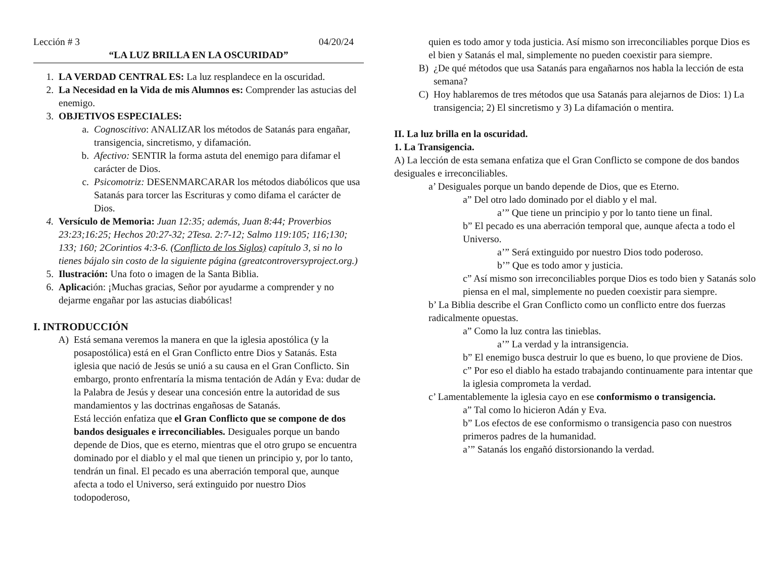Lección # 3 04/20/24
“LA LUZ BRILLA EN LA OSCURIDAD”
1. LA VERDAD CENTRAL ES: La luz resplandece en la oscuridad.
2. La Necesidad en la Vida de mis Alumnos es: Comprender las astucias del enemigo.
3. OBJETIVOS ESPECIALES:
a. Cognoscitivo: ANALIZAR los métodos de Satanás para engañar, transigencia, sincretismo, y difamación.
b. Afectivo: SENTIR la forma astuta del enemigo para difamar el carácter de Dios.
c. Psicomotriz: DESENMARCARAR los métodos diabólicos que usa Satanás para torcer las Escrituras y como difama el carácter de Dios.
4. Versículo de Memoria: Juan 12:35; además, Juan 8:44; Proverbios 23:23;16:25; Hechos 20:27-32; 2Tesa. 2:7-12; Salmo 119:105; 116;130; 133; 160; 2Corintios 4:3-6. (Conflicto de los Siglos) capítulo 3, si no lo tienes bájalo sin costo de la siguiente página (greatcontroversyproject.org.)
5. Ilustración: Una foto o imagen de la Santa Biblia.
6. Aplicación: ¡Muchas gracias, Señor por ayudarme a comprender y no dejarme engañar por las astucias diabólicas!
I. INTRODUCCIÓN
A) Está semana veremos la manera en que la iglesia apostólica (y la posapostólica) está en el Gran Conflicto entre Dios y Satanás. Esta iglesia que nació de Jesús se unió a su causa en el Gran Conflicto. Sin embargo, pronto enfrentaría la misma tentación de Adán y Eva: dudar de la Palabra de Jesús y desear una concesión entre la autoridad de sus mandamientos y las doctrinas engañosas de Satanás.
Está lección enfatiza que el Gran Conflicto que se compone de dos bandos desiguales e irreconciliables. Desiguales porque un bando depende de Dios, que es eterno, mientras que el otro grupo se encuentra dominado por el diablo y el mal que tienen un principio y, por lo tanto, tendrán un final. El pecado es una aberración temporal que, aunque afecta a todo el Universo, será extinguido por nuestro Dios todopoderoso,
quien es todo amor y toda justicia. Así mismo son irreconciliables porque Dios es el bien y Satanás el mal, simplemente no pueden coexistir para siempre.
B) ¿De qué métodos que usa Satanás para engañarnos nos habla la lección de esta semana?
C) Hoy hablaremos de tres métodos que usa Satanás para alejarnos de Dios: 1) La transigencia; 2) El sincretismo y 3) La difamación o mentira.
II. La luz brilla en la oscuridad.
1. La Transigencia.
A) La lección de esta semana enfatiza que el Gran Conflicto se compone de dos bandos desiguales e irreconciliables.
a’ Desiguales porque un bando depende de Dios, que es Eterno.
a” Del otro lado dominado por el diablo y el mal.
a’” Que tiene un principio y por lo tanto tiene un final.
b” El pecado es una aberración temporal que, aunque afecta a todo el Universo.
a’” Será extinguido por nuestro Dios todo poderoso.
b’” Que es todo amor y justicia.
c” Así mismo son irreconciliables porque Dios es todo bien y Satanás solo piensa en el mal, simplemente no pueden coexistir para siempre.
b’ La Biblia describe el Gran Conflicto como un conflicto entre dos fuerzas radicalmente opuestas.
a” Como la luz contra las tinieblas.
a’” La verdad y la intransigencia.
b” El enemigo busca destruir lo que es bueno, lo que proviene de Dios.
c” Por eso el diablo ha estado trabajando continuamente para intentar que la iglesia comprometa la verdad.
c’ Lamentablemente la iglesia cayo en ese conformismo o transigencia.
a” Tal como lo hicieron Adán y Eva.
b” Los efectos de ese conformismo o transigencia paso con nuestros primeros padres de la humanidad.
a’” Satanás los engañó distorsionando la verdad.